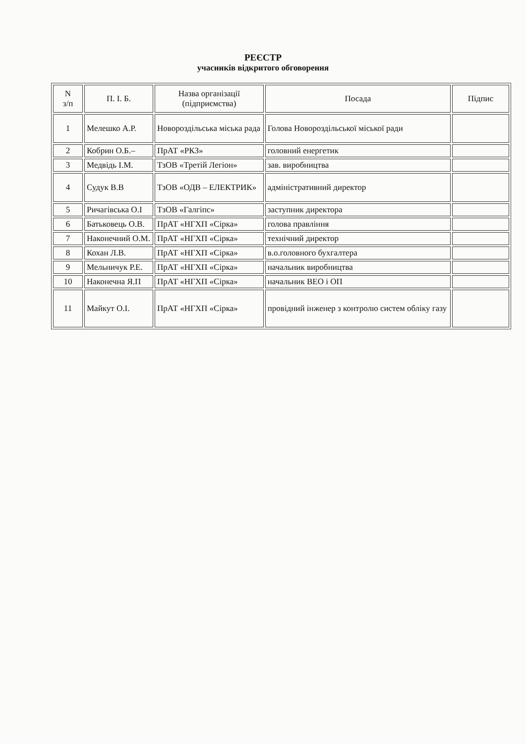РЕЄСТР
учасників відкритого обговорення
| N з/п | П. І. Б. | Назва організації (підприємства) | Посада | Підпис |
| --- | --- | --- | --- | --- |
| 1 | Мелешко А.Р. | Новороздільська міська рада | Голова Новороздільської міської ради | |
| 2 | Кобрин О.Б.– | ПрАТ «РКЗ» | головний енергетик | |
| 3 | Медвідь І.М. | ТзОВ «Третій Легіон» | зав. виробництва | |
| 4 | Судук В.В | ТзОВ «ОДВ – ЕЛЕКТРИК» | адміністративний директор | |
| 5 | Ричагівська О.І | ТзОВ «Галгіпс» | заступник директора | |
| 6 | Батьковець О.В. | ПрАТ «НГХП «Сірка» | голова правління | |
| 7 | Наконечний О.М. | ПрАТ «НГХП «Сірка» | технічний директор | |
| 8 | Кохан Л.В. | ПрАТ «НГХП «Сірка» | в.о.головного бухгалтера | |
| 9 | Мельничук Р.Е. | ПрАТ «НГХП «Сірка» | начальник виробництва | |
| 10 | Наконечна Я.П | ПрАТ «НГХП «Сірка» | начальник ВЕО і ОП | |
| 11 | Майкут О.І. | ПрАТ «НГХП «Сірка» | провідний інженер з контролю систем обліку газу | |